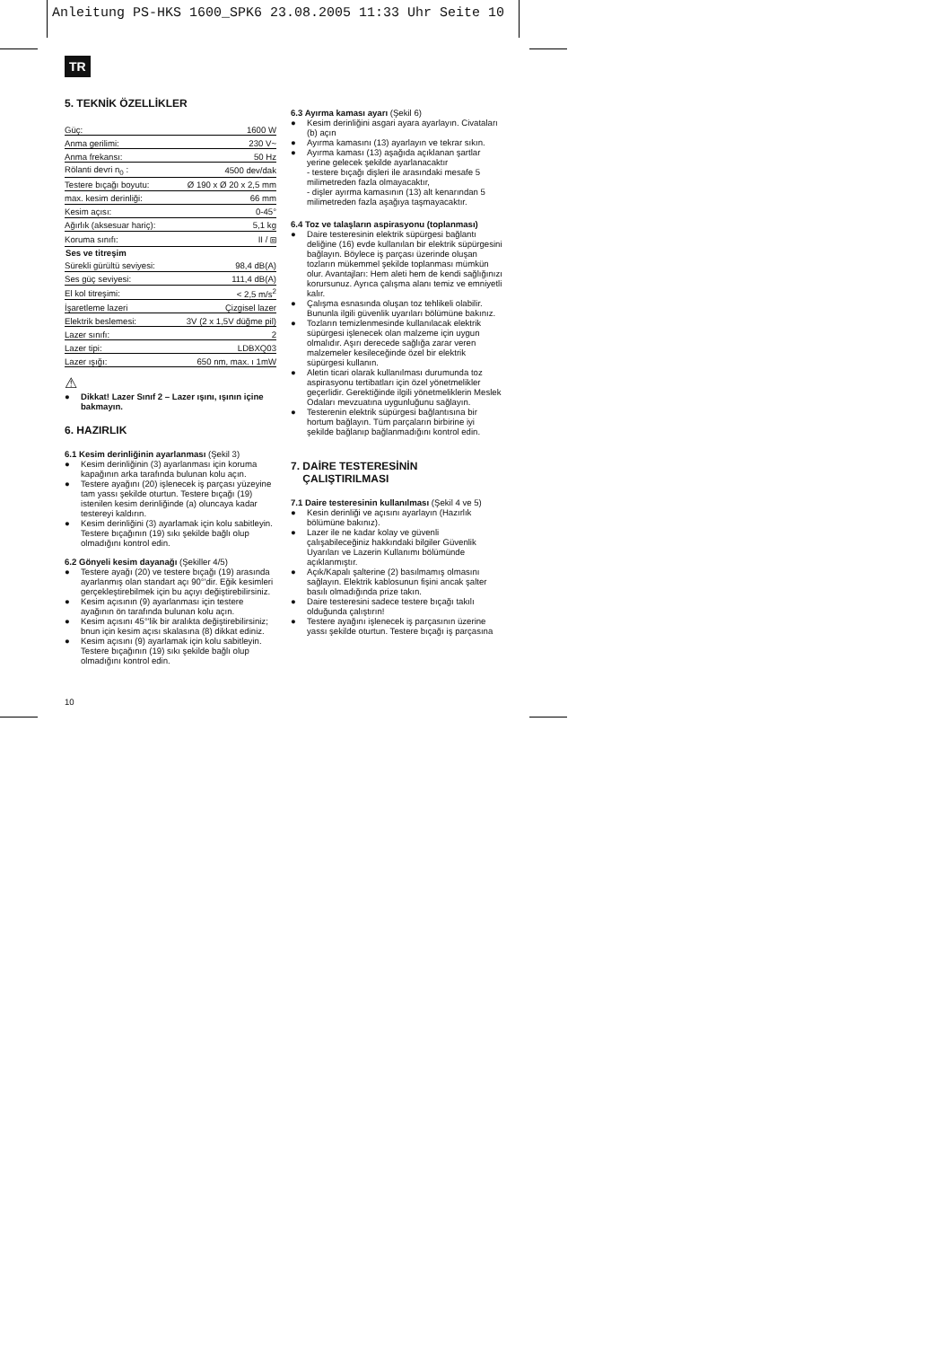Anleitung PS-HKS 1600_SPK6 23.08.2005 11:33 Uhr Seite 10
TR
5. TEKNİK ÖZELLİKLER
| Güç: | 1600 W |
| Anma gerilimi: | 230 V~ |
| Anma frekansı: | 50 Hz |
| Rölanti devri n<sub>0</sub> : | 4500 dev/dak |
| Testere bıçağı boyutu: | Ø 190 x Ø 20 x 2,5 mm |
| max. kesim derinliği: | 66 mm |
| Kesim açısı: | 0-45° |
| Ağırlık (aksesuar hariç): | 5,1 kg |
| Koruma sınıfı: | II / ⧈ |
| Ses ve titreşim | |
| Sürekli gürültü seviyesi: | 98,4 dB(A) |
| Ses güç seviyesi: | 111,4 dB(A) |
| El kol titreşimi: | < 2,5 m/s<sup>2</sup> |
| İşaretleme lazeri | Çizgisel lazer |
| Elektrik beslemesi: | 3V (2 x 1,5V düğme pil) |
| Lazer sınıfı: | 2 |
| Lazer tipi: | LDBXQ03 |
| Lazer ışığı: | 650 nm, max. ı 1mW |
⚠
● Dikkat! Lazer Sınıf 2 – Lazer ışını, ışının içine bakmayın.
6. HAZIRLIK
6.1 Kesim derinliğinin ayarlanması (Şekil 3)
● Kesim derinliğinin (3) ayarlanması için koruma kapağının arka tarafında bulunan kolu açın.
● Testere ayağını (20) işlenecek iş parçası yüzeyine tam yassı şekilde oturtun. Testere bıçağı (19) istenilen kesim derinliğinde (a) oluncaya kadar testereyi kaldırın.
● Kesim derinliğini (3) ayarlamak için kolu sabitleyin. Testere bıçağının (19) sıkı şekilde bağlı olup olmadığını kontrol edin.
6.2 Gönyeli kesim dayanağı (Şekiller 4/5)
● Testere ayağı (20) ve testere bıçağı (19) arasında ayarlanmış olan standart açı 90°'dir. Eğik kesimleri gerçekleştirebilmek için bu açıyı değiştirebilirsiniz.
● Kesim açısının (9) ayarlanması için testere ayağının ön tarafında bulunan kolu açın.
● Kesim açısını 45°'lik bir aralıkta değiştirebilirsiniz; bnun için kesim açısı skalasına (8) dikkat ediniz.
● Kesim açısını (9) ayarlamak için kolu sabitleyin. Testere bıçağının (19) sıkı şekilde bağlı olup olmadığını kontrol edin.
6.3 Ayırma kaması ayarı (Şekil 6)
● Kesim derinliğini asgari ayara ayarlayın. Civataları (b) açın
● Ayırma kamasını (13) ayarlayın ve tekrar sıkın.
● Ayırma kaması (13) aşağıda açıklanan şartlar yerine gelecek şekilde ayarlanacaktır
- testere bıçağı dişleri ile arasındaki mesafe 5 milimetreden fazla olmayacaktır,
- dişler ayırma kamasının (13) alt kenarından 5 milimetreden fazla aşağıya taşmayacaktır.
6.4 Toz ve talaşların aspirasyonu (toplanması)
● Daire testeresinin elektrik süpürgesi bağlantı deliğine (16) evde kullanılan bir elektrik süpürgesini bağlayın. Böylece iş parçası üzerinde oluşan tozların mükemmel şekilde toplanması mümkün olur. Avantajları: Hem aleti hem de kendi sağlığınızı korursunuz. Ayrıca çalışma alanı temiz ve emniyetli kalır.
● Çalışma esnasında oluşan toz tehlikeli olabilir. Bununla ilgili güvenlik uyarıları bölümüne bakınız.
● Tozların temizlenmesinde kullanılacak elektrik süpürgesi işlenecek olan malzeme için uygun olmalıdır. Aşırı derecede sağlığa zarar veren malzemeler kesileceğinde özel bir elektrik süpürgesi kullanın.
● Aletin ticari olarak kullanılması durumunda toz aspirasyonu tertibatları için özel yönetmelikler geçerlidir. Gerektiğinde ilgili yönetmeliklerin Meslek Odaları mevzuatına uygunluğunu sağlayın.
● Testerenin elektrik süpürgesi bağlantısına bir hortum bağlayın. Tüm parçaların birbirine iyi şekilde bağlanıp bağlanmadığını kontrol edin.
7. DAİRE TESTERESİNİN
ÇALIŞTIRILMASI
7.1 Daire testeresinin kullanılması (Şekil 4 ve 5)
● Kesin derinliği ve açısını ayarlayın (Hazırlık bölümüne bakınız).
● Lazer ile ne kadar kolay ve güvenli çalışabileceğiniz hakkındaki bilgiler Güvenlik Uyarıları ve Lazerin Kullanımı bölümünde açıklanmıştır.
● Açık/Kapalı şalterine (2) basılmamış olmasını sağlayın. Elektrik kablosunun fişini ancak şalter basılı olmadığında prize takın.
● Daire testeresini sadece testere bıçağı takılı olduğunda çalıştırın!
● Testere ayağını işlenecek iş parçasının üzerine yassı şekilde oturtun. Testere bıçağı iş parçasına
10